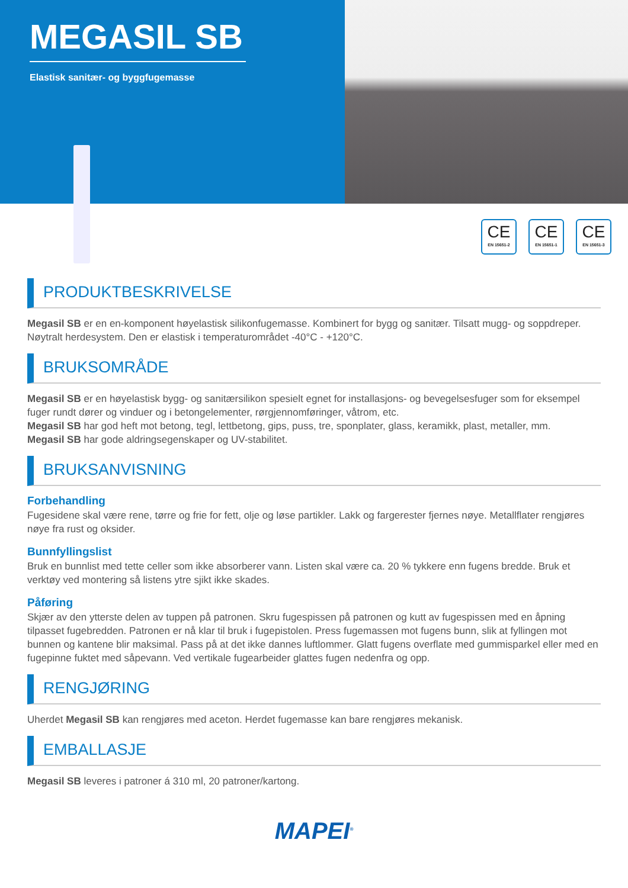MEGASIL SB
Elastisk sanitær- og byggfugemasse
CE
EN 15651-2
CE
EN 15651-1
CE
EN 15651-3
PRODUKTBESKRIVELSE
Megasil SB er en en-komponent høyelastisk silikonfugemasse. Kombinert for bygg og sanitær. Tilsatt mugg- og soppdreper. Nøytralt herdesystem. Den er elastisk i temperaturområdet -40°C - +120°C.
BRUKSOMRÅDE
Megasil SB er en høyelastisk bygg- og sanitærsilikon spesielt egnet for installasjons- og bevegelsesfuger som for eksempel fuger rundt dører og vinduer og i betongelementer, rørgjennomføringer, våtrom, etc.
Megasil SB har god heft mot betong, tegl, lettbetong, gips, puss, tre, sponplater, glass, keramikk, plast, metaller, mm.
Megasil SB har gode aldringsegenskaper og UV-stabilitet.
BRUKSANVISNING
Forbehandling
Fugesidene skal være rene, tørre og frie for fett, olje og løse partikler. Lakk og fargerester fjernes nøye. Metallflater rengjøres nøye fra rust og oksider.
Bunnfyllingslist
Bruk en bunnlist med tette celler som ikke absorberer vann. Listen skal være ca. 20 % tykkere enn fugens bredde. Bruk et verktøy ved montering så listens ytre sjikt ikke skades.
Påføring
Skjær av den ytterste delen av tuppen på patronen. Skru fugespissen på patronen og kutt av fugespissen med en åpning tilpasset fugebredden. Patronen er nå klar til bruk i fugepistolen. Press fugemassen mot fugens bunn, slik at fyllingen mot bunnen og kantene blir maksimal. Pass på at det ikke dannes luftlommer. Glatt fugens overflate med gummisparkel eller med en fugepinne fuktet med såpevann. Ved vertikale fugearbeider glattes fugen nedenfra og opp.
RENGJØRING
Uherdet Megasil SB kan rengjøres med aceton. Herdet fugemasse kan bare rengjøres mekanisk.
EMBALLASJE
Megasil SB leveres i patroner á 310 ml, 20 patroner/kartong.
MAPEI<sup>®</sup>